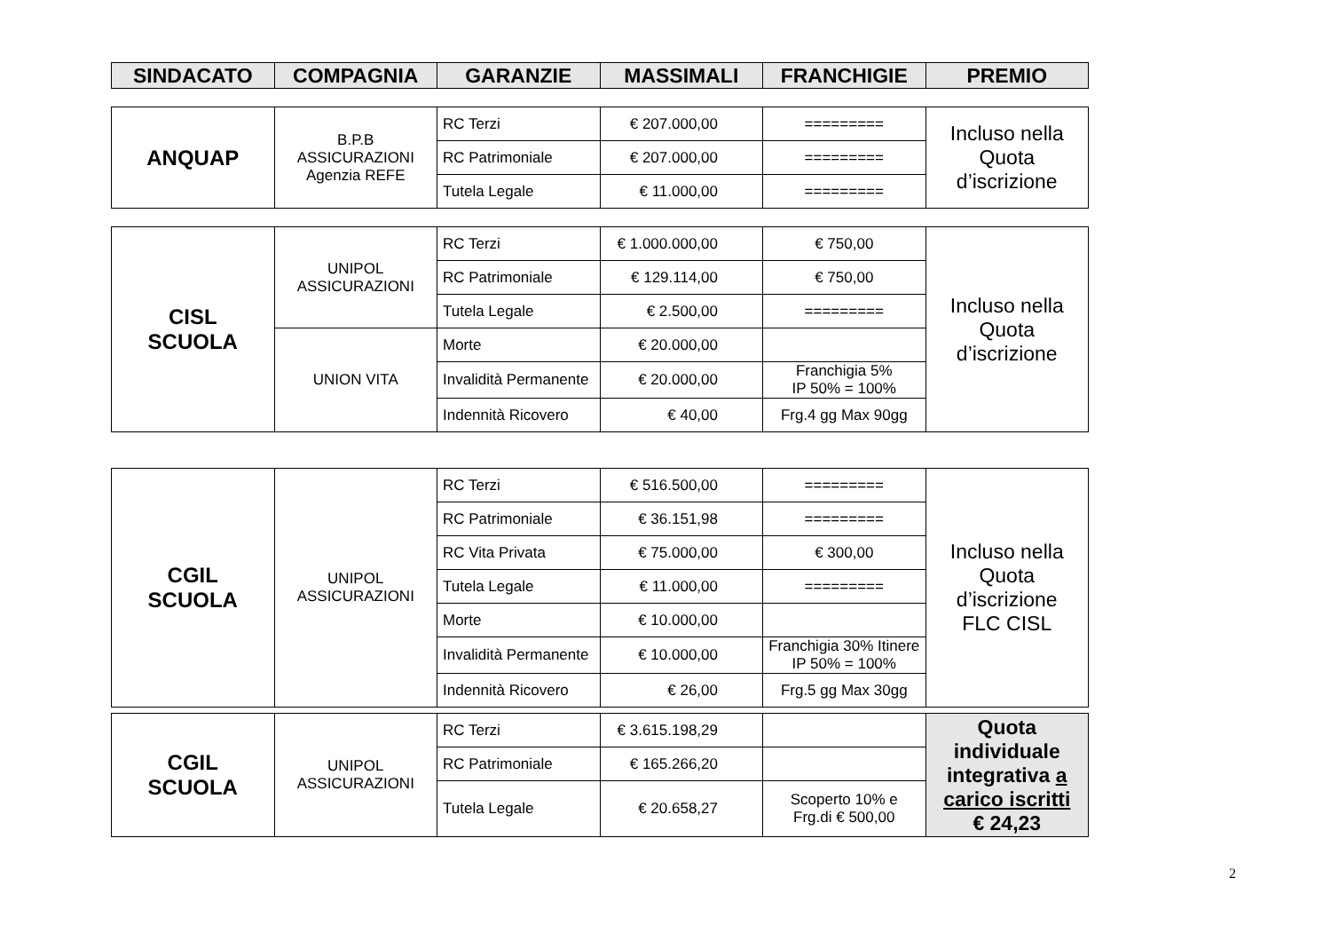| SINDACATO | COMPAGNIA | GARANZIE | MASSIMALI | FRANCHIGIE | PREMIO |
| --- | --- | --- | --- | --- | --- |
| ANQUAP | B.P.B ASSICURAZIONI Agenzia REFE | RC Terzi | € 207.000,00 | ========= | Incluso nella Quota d’iscrizione |
| | | RC Patrimoniale | € 207.000,00 | ========= | |
| | | Tutela Legale | € 11.000,00 | ========= | |
| CISL SCUOLA | UNIPOL ASSICURAZIONI | RC Terzi | € 1.000.000,00 | € 750,00 | Incluso nella Quota d’iscrizione |
| | | RC Patrimoniale | € 129.114,00 | € 750,00 | |
| | | Tutela Legale | € 2.500,00 | ========= | |
| | UNION VITA | Morte | € 20.000,00 | | |
| | | Invalidità Permanente | € 20.000,00 | Franchigia 5% IP 50% = 100% | |
| | | Indennità Ricovero | € 40,00 | Frg.4 gg Max 90gg | |
| CGIL SCUOLA | UNIPOL ASSICURAZIONI | RC Terzi | € 516.500,00 | ========= | Incluso nella Quota d’iscrizione FLC CISL |
| | | RC Patrimoniale | € 36.151,98 | ========= | |
| | | RC Vita Privata | € 75.000,00 | € 300,00 | |
| | | Tutela Legale | € 11.000,00 | ========= | |
| | | Morte | € 10.000,00 | | |
| | | Invalidità Permanente | € 10.000,00 | Franchigia 30% Itinere IP 50% = 100% | |
| | | Indennità Ricovero | € 26,00 | Frg.5 gg Max 30gg | |
| CGIL SCUOLA | UNIPOL ASSICURAZIONI | RC Terzi | € 3.615.198,29 | | Quota individuale integrativa a carico iscritti € 24,23 |
| | | RC Patrimoniale | € 165.266,20 | | |
| | | Tutela Legale | € 20.658,27 | Scoperto 10% e Frg.di € 500,00 | |
2